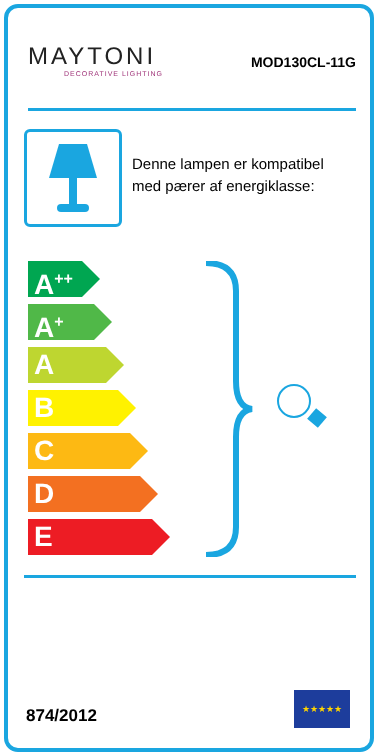MAYTONI
DECORATIVE LIGHTING
MOD130CL-11G
Denne lampen er kompatibel med pærer af energiklasse:
A<sup>++</sup>
A<sup>+</sup>
A
B
C
D
E
874/2012
★★★★★